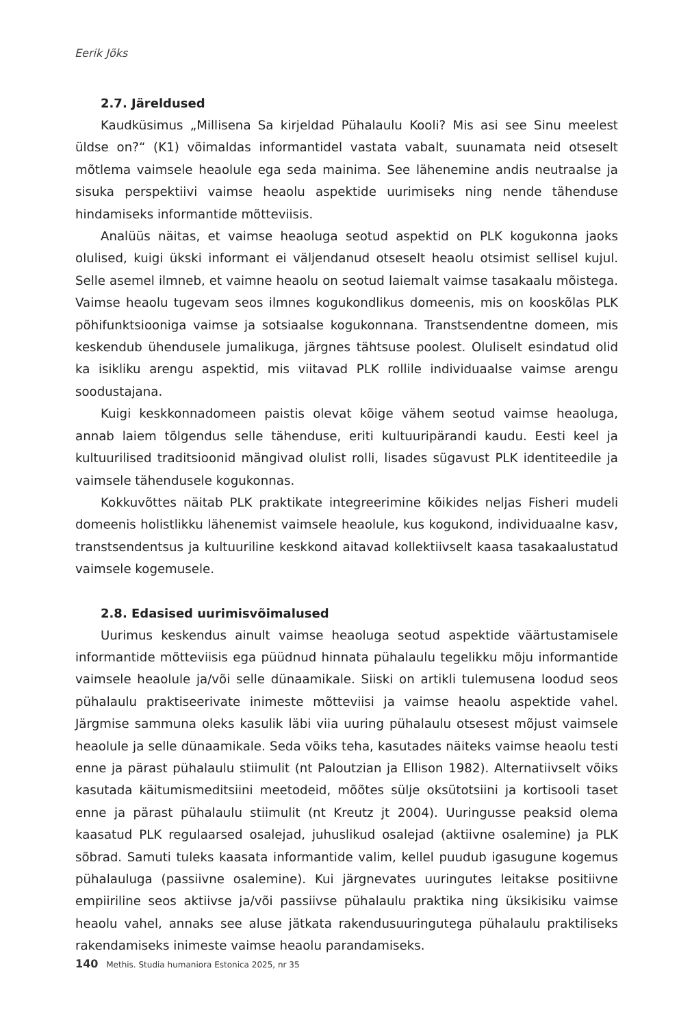Eerik Jõks
2.7. Järeldused
Kaudküsimus „Millisena Sa kirjeldad Pühalaulu Kooli? Mis asi see Sinu meelest üldse on?“ (K1) võimaldas informantidel vastata vabalt, suunamata neid otseselt mõtlema vaimsele heaolule ega seda mainima. See lähenemine andis neutraalse ja sisuka perspektiivi vaimse heaolu aspektide uurimiseks ning nende tähenduse hindamiseks informantide mõtteviisis.
Analüüs näitas, et vaimse heaoluga seotud aspektid on PLK kogukonna jaoks olulised, kuigi ükski informant ei väljendanud otseselt heaolu otsimist sellisel kujul. Selle asemel ilmneb, et vaimne heaolu on seotud laiemalt vaimse tasakaalu mõistega. Vaimse heaolu tugevam seos ilmnes kogukondlikus domeenis, mis on kooskõlas PLK põhifunktsiooniga vaimse ja sotsiaalse kogukonnana. Transtsendentne domeen, mis keskendub ühendusele jumalikuga, järgnes tähtsuse poolest. Oluliselt esindatud olid ka isikliku arengu aspektid, mis viitavad PLK rollile individuaalse vaimse arengu soodustajana.
Kuigi keskkonnadomeen paistis olevat kõige vähem seotud vaimse heaoluga, annab laiem tõlgendus selle tähenduse, eriti kultuuripärandi kaudu. Eesti keel ja kultuurilised traditsioonid mängivad olulist rolli, lisades sügavust PLK identiteedile ja vaimsele tähendusele kogukonnas.
Kokkuvõttes näitab PLK praktikate integreerimine kõikides neljas Fisheri mudeli domeenis holistlikku lähenemist vaimsele heaolule, kus kogukond, individuaalne kasv, transtsendentsus ja kultuuriline keskkond aitavad kollektiivselt kaasa tasakaalustatud vaimsele kogemusele.
2.8. Edasised uurimisvõimalused
Uurimus keskendus ainult vaimse heaoluga seotud aspektide väärtustamisele informantide mõtteviisis ega püüdnud hinnata pühalaulu tegelikku mõju informantide vaimsele heaolule ja/või selle dünaamikale. Siiski on artikli tulemusena loodud seos pühalaulu praktiseerivate inimeste mõtteviisi ja vaimse heaolu aspektide vahel. Järgmise sammuna oleks kasulik läbi viia uuring pühalaulu otsesest mõjust vaimsele heaolule ja selle dünaamikale. Seda võiks teha, kasutades näiteks vaimse heaolu testi enne ja pärast pühalaulu stiimulit (nt Paloutzian ja Ellison 1982). Alternatiivselt võiks kasutada käitumismeditsiini meetodeid, mõõtes sülje oksütotsiini ja kortisooli taset enne ja pärast pühalaulu stiimulit (nt Kreutz jt 2004). Uuringusse peaksid olema kaasatud PLK regulaarsed osalejad, juhuslikud osalejad (aktiivne osalemine) ja PLK sõbrad. Samuti tuleks kaasata informantide valim, kellel puudub igasugune kogemus pühalauluga (passiivne osalemine). Kui järgnevates uuringutes leitakse positiivne empiiriline seos aktiivse ja/või passiivse pühalaulu praktika ning üksikisiku vaimse heaolu vahel, annaks see aluse jätkata rakendusuuringutega pühalaulu praktiliseks rakendamiseks inimeste vaimse heaolu parandamiseks.
140 Methis. Studia humaniora Estonica 2025, nr 35